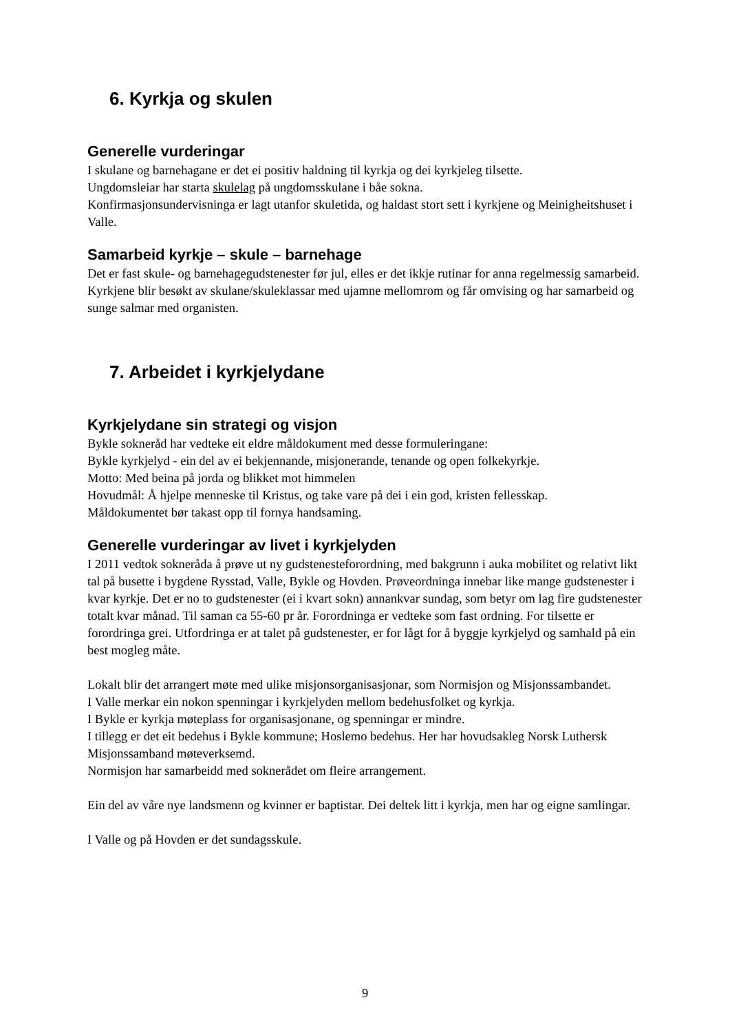6. Kyrkja og skulen
Generelle vurderingar
I skulane og barnehagane er det ei positiv haldning til kyrkja og dei kyrkjeleg tilsette.
Ungdomsleiar har starta skulelag på ungdomsskulane i båe sokna.
Konfirmasjonsundervisninga er lagt utanfor skuletida, og haldast stort sett i kyrkjene og Meinigheitshuset i Valle.
Samarbeid kyrkje – skule – barnehage
Det er fast skule- og barnehagegudstenester før jul, elles er det ikkje rutinar for anna regelmessig samarbeid. Kyrkjene blir besøkt av skulane/skuleklassar med ujamne mellomrom og får omvising og har samarbeid og sunge salmar med organisten.
7. Arbeidet i kyrkjelydane
Kyrkjelydane sin strategi og visjon
Bykle sokneråd har vedteke eit eldre måldokument med desse formuleringane:
Bykle kyrkjelyd - ein del av ei bekjennande, misjonerande, tenande og open folkekyrkje.
Motto: Med beina på jorda og blikket mot himmelen
Hovudmål: Å hjelpe menneske til Kristus, og take vare på dei i ein god, kristen fellesskap.
Måldokumentet bør takast opp til fornya handsaming.
Generelle vurderingar av livet i kyrkjelyden
I 2011 vedtok sokneråda å prøve ut ny gudstenesteforordning, med bakgrunn i auka mobilitet og relativt likt tal på busette i bygdene Rysstad, Valle, Bykle og Hovden. Prøveordninga innebar like mange gudstenester i kvar kyrkje. Det er no to gudstenester (ei i kvart sokn) annankvar sundag, som betyr om lag fire gudstenester totalt kvar månad. Til saman ca 55-60 pr år. Forordninga er vedteke som fast ordning. For tilsette er forordringa grei. Utfordringa er at talet på gudstenester, er for lågt for å byggje kyrkjelyd og samhald på ein best mogleg måte.
Lokalt blir det arrangert møte med ulike misjonsorganisasjonar, som Normisjon og Misjonssambandet.
I Valle merkar ein nokon spenningar i kyrkjelyden mellom bedehusfolket og kyrkja.
I Bykle er kyrkja møteplass for organisasjonane, og spenningar er mindre.
I tillegg er det eit bedehus i Bykle kommune; Hoslemo bedehus. Her har hovudsakleg Norsk Luthersk Misjonssamband møteverksemd.
Normisjon har samarbeidd med soknerådet om fleire arrangement.
Ein del av våre nye landsmenn og kvinner er baptistar. Dei deltek litt i kyrkja, men har og eigne samlingar.
I Valle og på Hovden er det sundagsskule.
9